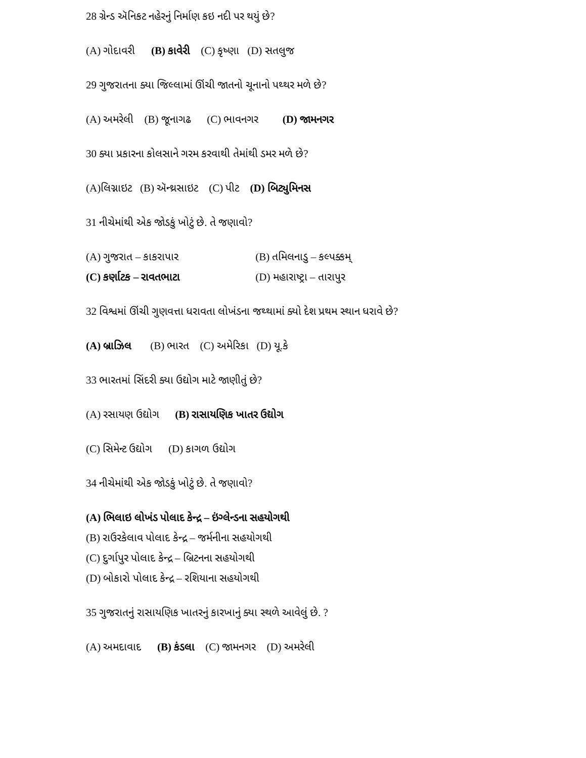28 ગ્રેન્ડ ઍનિકટ નહેરનું નિર્માણ કઇ નદી પર થયું છે?
(A) ગોદાવરી (B) કાવેરી (C) કૃષ્ણા (D) સતલુજ
29 ગુજરાતના ક્યા જિલ્લામાં ઊંચી જાતનો ચૂનાનો પથ્થર મળે છે?
(A) અમરેલી (B) જૂનાગઢ (C) ભાવનગર (D) જામનગર
30 ક્યા પ્રકારના કોલસાને ગરમ કરવાથી તેમાંથી ડમર મળે છે?
(A)લિગ્નાઇટ (B) ઍન્થ્રસાઇટ (C) પીટ (D) બિટ્યુમિનસ
31 નીચેમાંથી એક જોડકું ખોટું છે. તે જણાવો?
(A) ગુજરાત – કાકરાપાર (B) તમિલનાડુ – કલ્પક્કમ્
(C) કર્ણાટક – રાવતભાટા (D) મહારાષ્ટ્રા – તારાપુર
32 વિશ્વમાં ઊંચી ગુણવત્તા ધરાવતા લોખંડના જથ્થામાં ક્યો દેશ પ્રથમ સ્થાન ધરાવે છે?
(A) બ્રાઝિલ (B) ભારત (C) અમેરિકા (D) યૂ.કે
33 ભારતમાં સિંદરી ક્યા ઉદ્યોગ માટે જાણીતું છે?
(A) રસાયણ ઉદ્યોગ (B) રાસાયણિક ખાતર ઉદ્યોગ
(C) સિમેન્ટ ઉદ્યોગ (D) કાગળ ઉદ્યોગ
34 નીચેમાંથી એક જોડકું ખોટું છે. તે જણાવો?
(A) ભિલાઇ લોખંડ પોલાદ કેન્દ્ર – ઇંગ્લેન્ડના સહયોગથી
(B) રાઉરકેલાવ પોલાદ કેન્દ્ર – જર્મનીના સહયોગથી
(C) દુર્ગાપુર પોલાદ કેન્દ્ર – બ્રિટનના સહયોગથી
(D) બોકારો પોલાદ કેન્દ્ર – રશિયાના સહયોગથી
35 ગુજરાતનું રાસાયણિક ખાતરનું કારખાનું ક્યા સ્થળે આવેલું છે. ?
(A) અમદાવાદ (B) કંડલા (C) જામનગર (D) અમરેલી